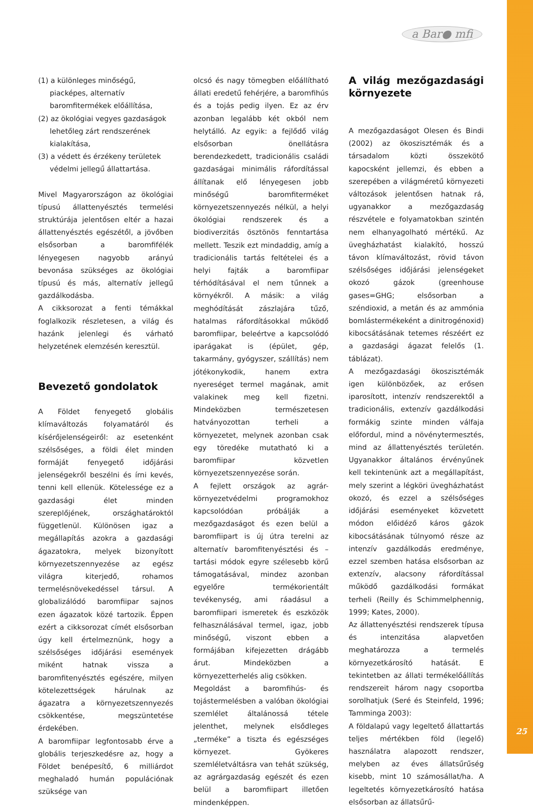a Bar● mfi
(1) a különleges minőségű, piacképes, alternatív baromfitermékek előállítása,
(2) az ökológiai vegyes gazdaságok lehetőleg zárt rendszerének kialakítása,
(3) a védett és érzékeny területek védelmi jellegű állattartása.
Mivel Magyarországon az ökológiai típusú állattenyésztés termelési struktúrája jelentősen eltér a hazai állattenyésztés egészétől, a jövőben elsősorban a baromfifélék lényegesen nagyobb arányú bevonása szükséges az ökológiai típusú és más, alternatív jellegű gazdálkodásba.
A cikksorozat a fenti témákkal foglalkozik részletesen, a világ és hazánk jelenlegi és várható helyzetének elemzésén keresztül.
Bevezető gondolatok
A Földet fenyegető globális klímaváltozás folyamatáról és kísérőjelenségeiről: az esetenként szélsőséges, a földi élet minden formáját fenyegető időjárási jelenségekről beszélni és írni kevés, tenni kell ellenük. Kötelessége ez a gazdasági élet minden szereplőjének, országhatároktól függetlenül. Különösen igaz a megállapítás azokra a gazdasági ágazatokra, melyek bizonyított környezetszennyezése az egész világra kiterjedő, rohamos termelésnövekedéssel társul. A globalizálódó baromfiipar sajnos ezen ágazatok közé tartozik. Éppen ezért a cikksorozat címét elsősorban úgy kell értelmeznünk, hogy a szélsőséges időjárási események miként hatnak vissza a baromfitenyésztés egészére, milyen kötelezettségek hárulnak az ágazatra a környezetszennyezés csökkentése, megszüntetése érdekében.
A baromfiipar legfontosabb érve a globális terjeszkedésre az, hogy a Földet benépesítő, 6 milliárdot meghaladó humán populációnak szüksége van
olcsó és nagy tömegben előállítható állati eredetű fehérjére, a baromfihús és a tojás pedig ilyen. Ez az érv azonban legalább két okból nem helytálló. Az egyik: a fejlődő világ elsősorban önellátásra berendezkedett, tradicionális családi gazdaságai minimális ráfordítással állítanak elő lényegesen jobb minőségű baromfiterméket környezetszennyezés nélkül, a helyi ökológiai rendszerek és a biodiverzitás ösztönös fenntartása mellett. Teszik ezt mindaddig, amíg a tradicionális tartás feltételei és a helyi fajták a baromfiipar térhódításával el nem tűnnek a környékről. A másik: a világ meghódítását zászlajára tűző, hatalmas ráfordításokkal működő baromfiipar, beleértve a kapcsolódó iparágakat is (épület, gép, takarmány, gyógyszer, szállítás) nem jótékonykodik, hanem extra nyereséget termel magának, amit valakinek meg kell fizetni. Mindeközben természetesen hatványozottan terheli a környezetet, melynek azonban csak egy töredéke mutatható ki a baromfiipar közvetlen környezetszennyezése során.
A fejlett országok az agrár-környezetvédelmi programokhoz kapcsolódóan próbálják a mezőgazdaságot és ezen belül a baromfiipart is új útra terelni az alternatív baromfitenyésztési és –tartási módok egyre szélesebb körű támogatásával, mindez azonban egyelőre termékorientált tevékenység, ami ráadásul a baromfiipari ismeretek és eszközök felhasználásával termel, igaz, jobb minőségű, viszont ebben a formájában kifejezetten drágább árut. Mindeközben a környezetterhelés alig csökken.
Megoldást a baromfihús- és tojástermelésben a valóban ökológiai szemlélet általánossá tétele jelenthet, melynek elsődleges „terméke” a tiszta és egészséges környezet. Gyökeres szemléletváltásra van tehát szükség, az agrárgazdaság egészét és ezen belül a baromfiipart illetően mindenképpen.
A világ mezőgazdasági környezete
A mezőgazdaságot Olesen és Bindi (2002) az ökoszisztémák és a társadalom közti összekötő kapocsként jellemzi, és ebben a szerepében a világméretű környezeti változások jelentősen hatnak rá, ugyanakkor a mezőgazdaság részvétele e folyamatokban szintén nem elhanyagolható mértékű. Az üvegházhatást kialakító, hosszú távon klímaváltozást, rövid távon szélsőséges időjárási jelenségeket okozó gázok (greenhouse gases=GHG; elsősorban a széndioxid, a metán és az ammónia bomlástermékeként a dinitrogénoxid) kibocsátásának tetemes részéért ez a gazdasági ágazat felelős (1. táblázat).
A mezőgazdasági ökoszisztémák igen különbözőek, az erősen iparosított, intenzív rendszerektől a tradicionális, extenzív gazdálkodási formákig szinte minden válfaja előfordul, mind a növénytermesztés, mind az állattenyésztés területén. Ugyanakkor általános érvényűnek kell tekintenünk azt a megállapítást, mely szerint a légköri üvegházhatást okozó, és ezzel a szélsőséges időjárási eseményeket közvetett módon előidéző káros gázok kibocsátásának túlnyomó része az intenzív gazdálkodás eredménye, ezzel szemben hatása elsősorban az extenzív, alacsony ráfordítással működő gazdálkodási formákat terheli (Reilly és Schimmelphennig, 1999; Kates, 2000).
Az állattenyésztési rendszerek típusa és intenzitása alapvetően meghatározza a termelés környezetkárosító hatását. E tekintetben az állati termékelőállítás rendszereit három nagy csoportba sorolhatjuk (Seré és Steinfeld, 1996; Tamminga 2003):
A földalapú vagy legeltető állattartás teljes mértékben föld (legelő) használatra alapozott rendszer, melyben az éves állatsűrűség kisebb, mint 10 számosállat/ha. A legeltetés környezetkárosító hatása elsősorban az állatsűrű-
25